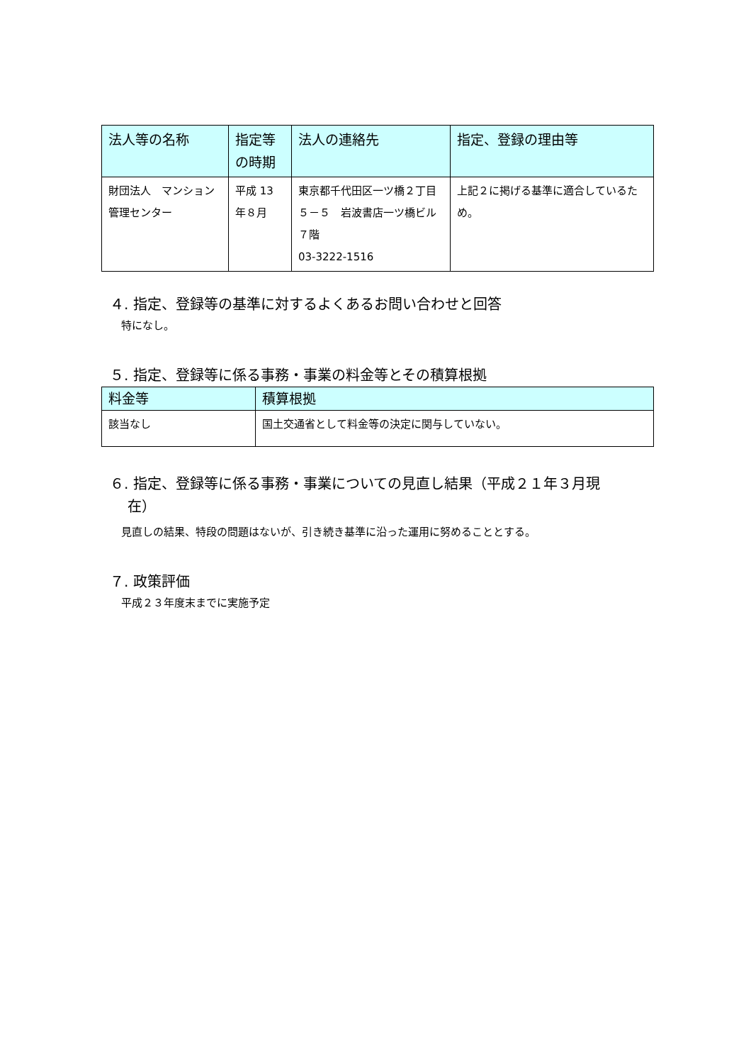| 法人等の名称 | 指定等の時期 | 法人の連絡先 | 指定、登録の理由等 |
| --- | --- | --- | --- |
| 財団法人 マンション管理センター | 平成 13 年８月 | 東京都千代田区一ツ橋２丁目５－５ 岩波書店一ツ橋ビル７階 03-3222-1516 | 上記２に掲げる基準に適合しているため。 |
４. 指定、登録等の基準に対するよくあるお問い合わせと回答
特になし。
５. 指定、登録等に係る事務・事業の料金等とその積算根拠
| 料金等 | 積算根拠 |
| --- | --- |
| 該当なし | 国土交通省として料金等の決定に関与していない。 |
６. 指定、登録等に係る事務・事業についての見直し結果（平成２１年３月現
在）
見直しの結果、特段の問題はないが、引き続き基準に沿った運用に努めることとする。
７. 政策評価
平成２３年度末までに実施予定